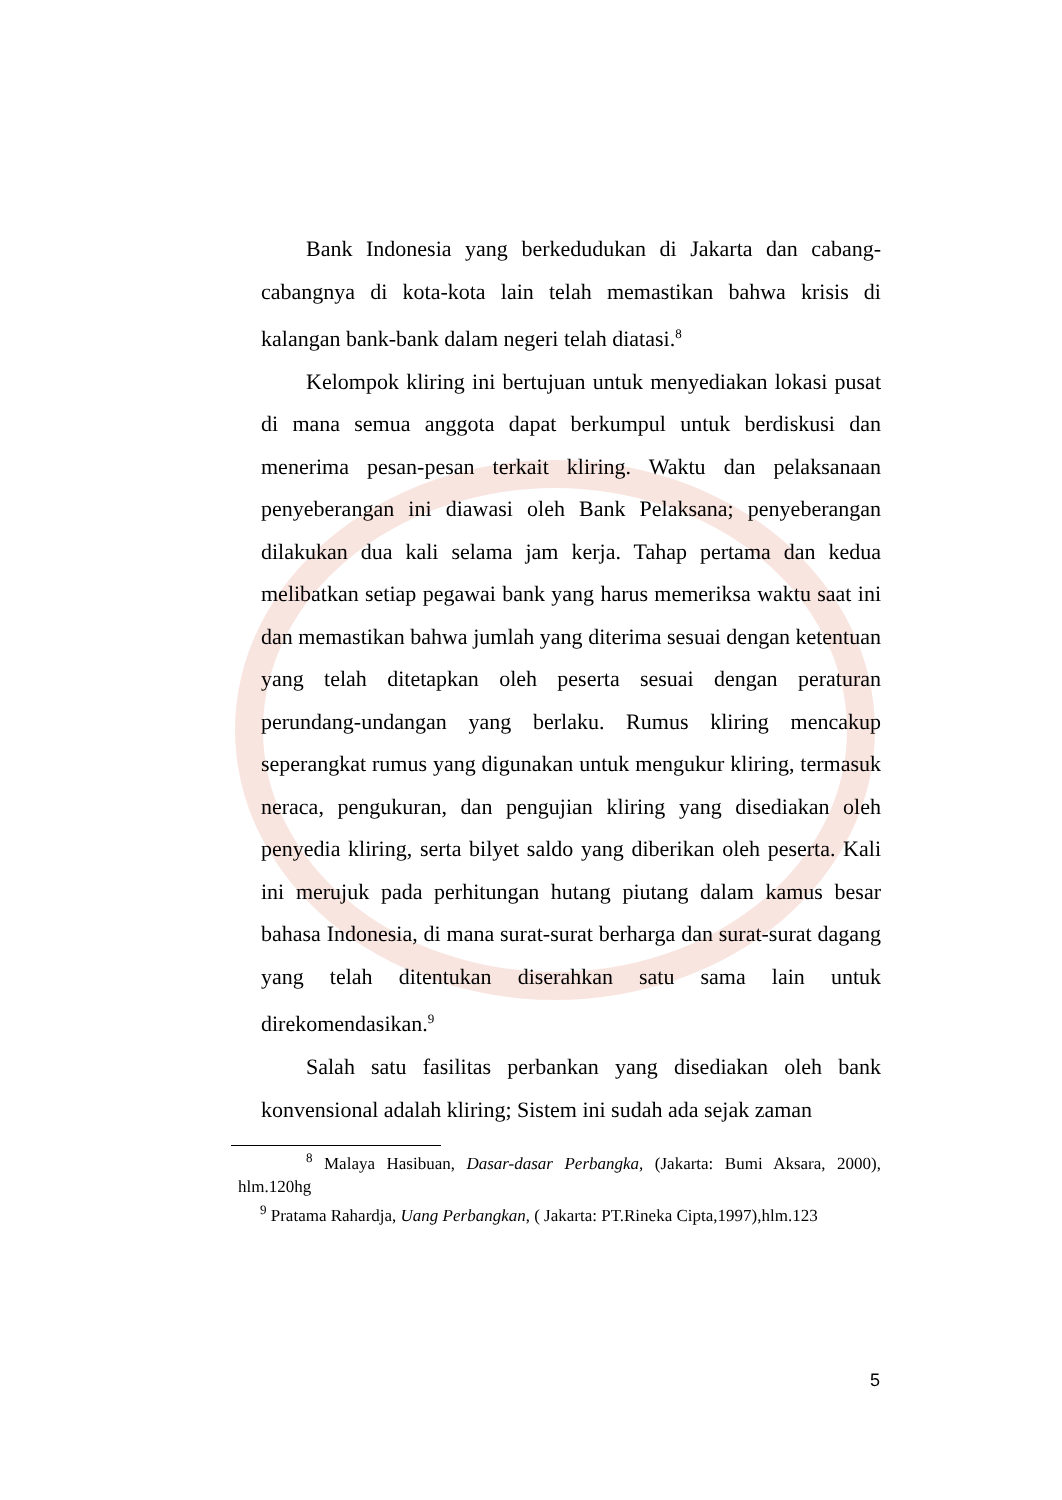Bank Indonesia yang berkedudukan di Jakarta dan cabang-cabangnya di kota-kota lain telah memastikan bahwa krisis di kalangan bank-bank dalam negeri telah diatasi.<sup>8</sup>
Kelompok kliring ini bertujuan untuk menyediakan lokasi pusat di mana semua anggota dapat berkumpul untuk berdiskusi dan menerima pesan-pesan terkait kliring. Waktu dan pelaksanaan penyeberangan ini diawasi oleh Bank Pelaksana; penyeberangan dilakukan dua kali selama jam kerja. Tahap pertama dan kedua melibatkan setiap pegawai bank yang harus memeriksa waktu saat ini dan memastikan bahwa jumlah yang diterima sesuai dengan ketentuan yang telah ditetapkan oleh peserta sesuai dengan peraturan perundang-undangan yang berlaku. Rumus kliring mencakup seperangkat rumus yang digunakan untuk mengukur kliring, termasuk neraca, pengukuran, dan pengujian kliring yang disediakan oleh penyedia kliring, serta bilyet saldo yang diberikan oleh peserta. Kali ini merujuk pada perhitungan hutang piutang dalam kamus besar bahasa Indonesia, di mana surat-surat berharga dan surat-surat dagang yang telah ditentukan diserahkan satu sama lain untuk direkomendasikan.<sup>9</sup>
Salah satu fasilitas perbankan yang disediakan oleh bank konvensional adalah kliring; Sistem ini sudah ada sejak zaman
<sup>8</sup> Malaya Hasibuan, Dasar-dasar Perbangka, (Jakarta: Bumi Aksara, 2000), hlm.120hg
<sup>9</sup> Pratama Rahardja, Uang Perbangkan, ( Jakarta: PT.Rineka Cipta,1997),hlm.123
5